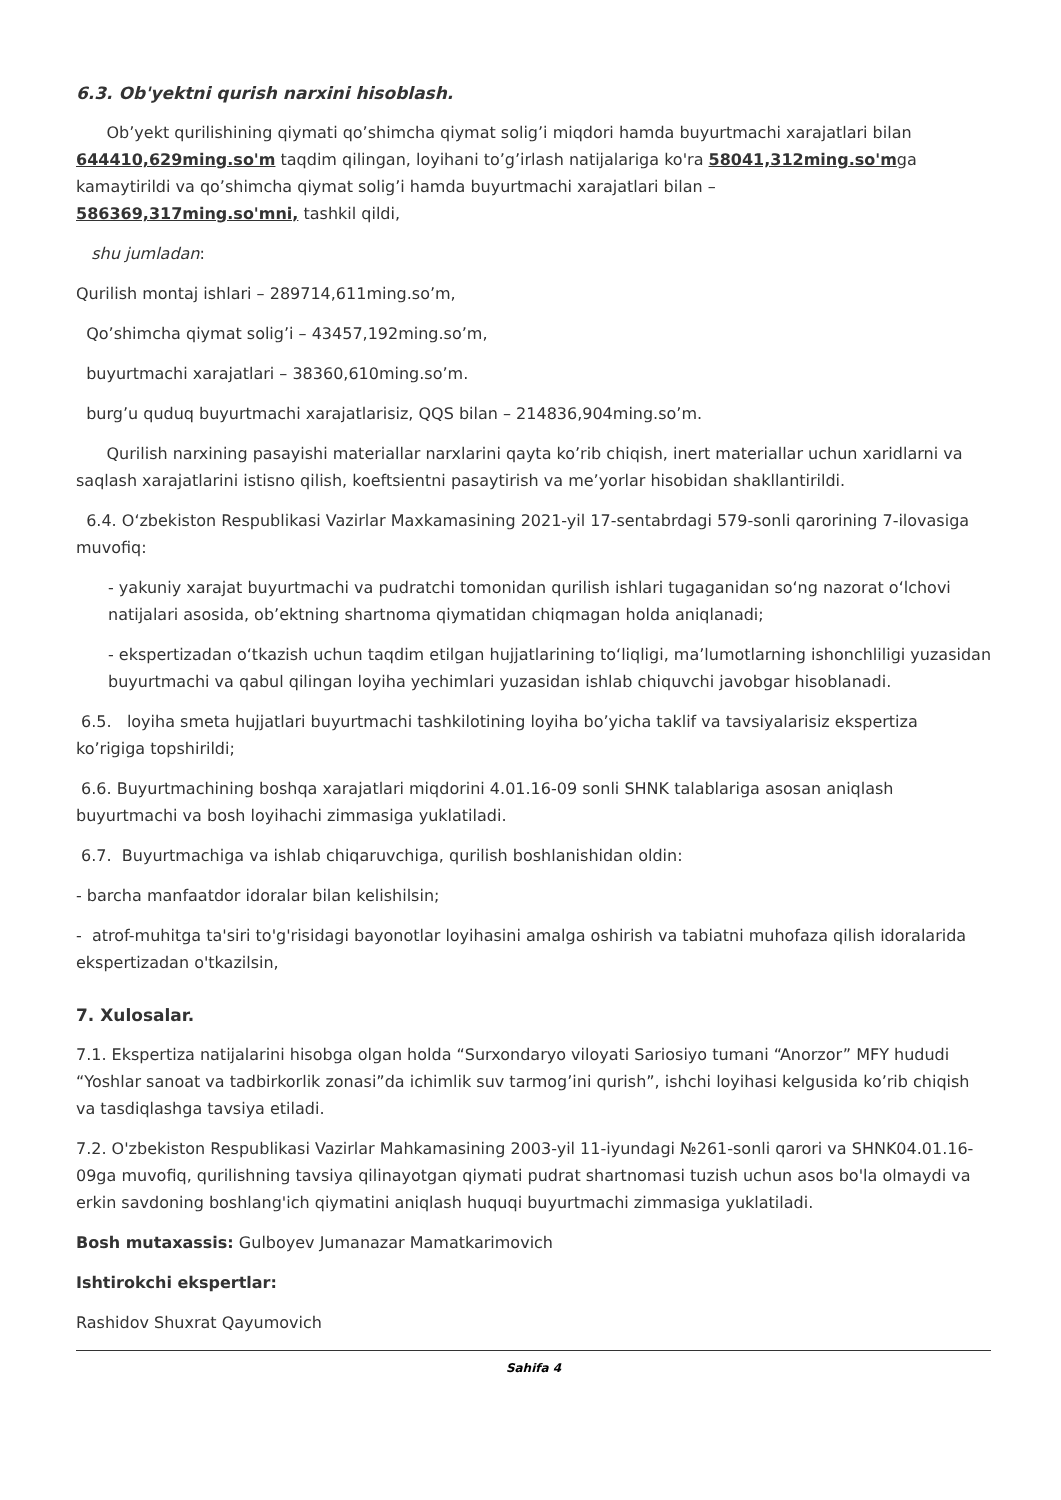6.3. Ob'yektni qurish narxini hisoblash.
Ob’yekt qurilishining qiymati qo’shimcha qiymat solig’i miqdori hamda buyurtmachi xarajatlari bilan 644410,629ming.so'm taqdim qilingan, loyihani to’g’irlash natijalariga ko'ra 58041,312ming.so'mga kamaytirildi va qo’shimcha qiymat solig’i hamda buyurtmachi xarajatlari bilan –
586369,317ming.so'mni, tashkil qildi,
shu jumladan:
Qurilish montaj ishlari – 289714,611ming.so’m,
Qo’shimcha qiymat solig’i – 43457,192ming.so’m,
buyurtmachi xarajatlari – 38360,610ming.so’m.
burg’u quduq buyurtmachi xarajatlarisiz, QQS bilan – 214836,904ming.so’m.
Qurilish narxining pasayishi materiallar narxlarini qayta ko’rib chiqish, inert materiallar uchun xaridlarni va saqlash xarajatlarini istisno qilish, koeftsientni pasaytirish va me’yorlar hisobidan shakllantirildi.
6.4. Oʻzbekiston Respublikasi Vazirlar Maxkamasining 2021-yil 17-sentabrdagi 579-sonli qarorining 7-ilovasiga muvofiq:
- yakuniy xarajat buyurtmachi va pudratchi tomonidan qurilish ishlari tugaganidan soʻng nazorat oʻlchovi natijalari asosida, obʼektning shartnoma qiymatidan chiqmagan holda aniqlanadi;
- ekspertizadan oʻtkazish uchun taqdim etilgan hujjatlarining toʻliqligi, maʼlumotlarning ishonchliligi yuzasidan buyurtmachi va qabul qilingan loyiha yechimlari yuzasidan ishlab chiquvchi javobgar hisoblanadi.
6.5. loyiha smeta hujjatlari buyurtmachi tashkilotining loyiha bo’yicha taklif va tavsiyalarisiz ekspertiza ko’rigiga topshirildi;
6.6. Buyurtmachining boshqa xarajatlari miqdorini 4.01.16-09 sonli SHNK talablariga asosan aniqlash buyurtmachi va bosh loyihachi zimmasiga yuklatiladi.
6.7. Buyurtmachiga va ishlab chiqaruvchiga, qurilish boshlanishidan oldin:
- barcha manfaatdor idoralar bilan kelishilsin;
- atrof-muhitga ta'siri to'g'risidagi bayonotlar loyihasini amalga oshirish va tabiatni muhofaza qilish idoralarida ekspertizadan o'tkazilsin,
7. Xulosalar.
7.1. Ekspertiza natijalarini hisobga olgan holda “Surxondaryo viloyati Sariosiyo tumani “Anorzor” MFY hududi “Yoshlar sanoat va tadbirkorlik zonasi”da ichimlik suv tarmog’ini qurish”, ishchi loyihasi kelgusida ko’rib chiqish va tasdiqlashga tavsiya etiladi.
7.2. O'zbekiston Respublikasi Vazirlar Mahkamasining 2003-yil 11-iyundagi №261-sonli qarori va SHNK04.01.16-09ga muvofiq, qurilishning tavsiya qilinayotgan qiymati pudrat shartnomasi tuzish uchun asos bo'la olmaydi va erkin savdoning boshlang'ich qiymatini aniqlash huquqi buyurtmachi zimmasiga yuklatiladi.
Bosh mutaxassis: Gulboyev Jumanazar Mamatkarimovich
Ishtirokchi ekspertlar:
Rashidov Shuxrat Qayumovich
Sahifa 4